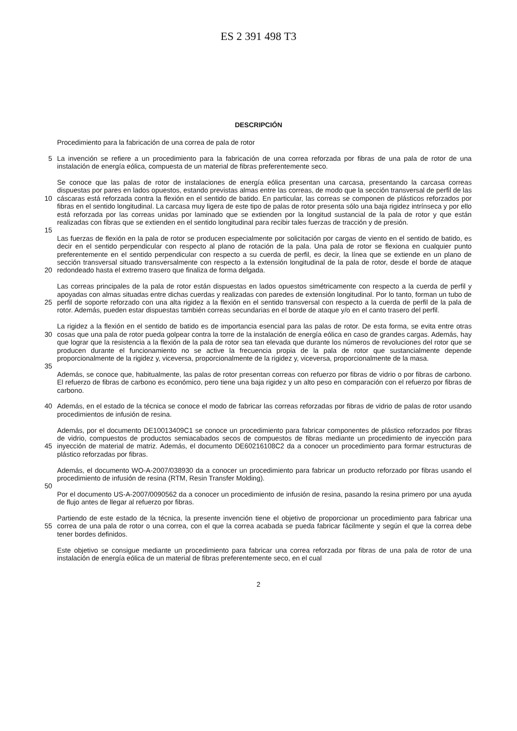ES 2 391 498 T3
DESCRIPCIÓN
Procedimiento para la fabricación de una correa de pala de rotor
5 La invención se refiere a un procedimiento para la fabricación de una correa reforzada por fibras de una pala de rotor de una instalación de energía eólica, compuesta de un material de fibras preferentemente seco.
10 Se conoce que las palas de rotor de instalaciones de energía eólica presentan una carcasa, presentando la carcasa correas dispuestas por pares en lados opuestos, estando previstas almas entre las correas, de modo que la sección transversal de perfil de las cáscaras está reforzada contra la flexión en el sentido de batido. En particular, las correas se componen de plásticos reforzados por fibras en el sentido longitudinal. La carcasa muy ligera de este tipo de palas de rotor presenta sólo una baja rigidez intrínseca y por ello está reforzada por las correas unidas por laminado que se extienden por la longitud sustancial de la pala de rotor y que están realizadas con fibras que se extienden en el sentido longitudinal para recibir tales fuerzas de tracción y de presión.
15
20 Las fuerzas de flexión en la pala de rotor se producen especialmente por solicitación por cargas de viento en el sentido de batido, es decir en el sentido perpendicular con respecto al plano de rotación de la pala. Una pala de rotor se flexiona en cualquier punto preferentemente en el sentido perpendicular con respecto a su cuerda de perfil, es decir, la línea que se extiende en un plano de sección transversal situado transversalmente con respecto a la extensión longitudinal de la pala de rotor, desde el borde de ataque redondeado hasta el extremo trasero que finaliza de forma delgada.
25 Las correas principales de la pala de rotor están dispuestas en lados opuestos simétricamente con respecto a la cuerda de perfil y apoyadas con almas situadas entre dichas cuerdas y realizadas con paredes de extensión longitudinal. Por lo tanto, forman un tubo de perfil de soporte reforzado con una alta rigidez a la flexión en el sentido transversal con respecto a la cuerda de perfil de la pala de rotor. Además, pueden estar dispuestas también correas secundarias en el borde de ataque y/o en el canto trasero del perfil.
30 La rigidez a la flexión en el sentido de batido es de importancia esencial para las palas de rotor. De esta forma, se evita entre otras cosas que una pala de rotor pueda golpear contra la torre de la instalación de energía eólica en caso de grandes cargas. Además, hay que lograr que la resistencia a la flexión de la pala de rotor sea tan elevada que durante los números de revoluciones del rotor que se producen durante el funcionamiento no se active la frecuencia propia de la pala de rotor que sustancialmente depende proporcionalmente de la rigidez y, viceversa, proporcionalmente de la rigidez y, viceversa, proporcionalmente de la masa.
35
Además, se conoce que, habitualmente, las palas de rotor presentan correas con refuerzo por fibras de vidrio o por fibras de carbono. El refuerzo de fibras de carbono es económico, pero tiene una baja rigidez y un alto peso en comparación con el refuerzo por fibras de carbono.
40 Además, en el estado de la técnica se conoce el modo de fabricar las correas reforzadas por fibras de vidrio de palas de rotor usando procedimientos de infusión de resina.
45 Además, por el documento DE10013409C1 se conoce un procedimiento para fabricar componentes de plástico reforzados por fibras de vidrio, compuestos de productos semiacabados secos de compuestos de fibras mediante un procedimiento de inyección para inyección de material de matriz. Además, el documento DE60216108C2 da a conocer un procedimiento para formar estructuras de plástico reforzadas por fibras.
Además, el documento WO-A-2007/038930 da a conocer un procedimiento para fabricar un producto reforzado por fibras usando el procedimiento de infusión de resina (RTM, Resin Transfer Molding).
50
Por el documento US-A-2007/0090562 da a conocer un procedimiento de infusión de resina, pasando la resina primero por una ayuda de flujo antes de llegar al refuerzo por fibras.
55 Partiendo de este estado de la técnica, la presente invención tiene el objetivo de proporcionar un procedimiento para fabricar una correa de una pala de rotor o una correa, con el que la correa acabada se pueda fabricar fácilmente y según el que la correa debe tener bordes definidos.
Este objetivo se consigue mediante un procedimiento para fabricar una correa reforzada por fibras de una pala de rotor de una instalación de energía eólica de un material de fibras preferentemente seco, en el cual
2